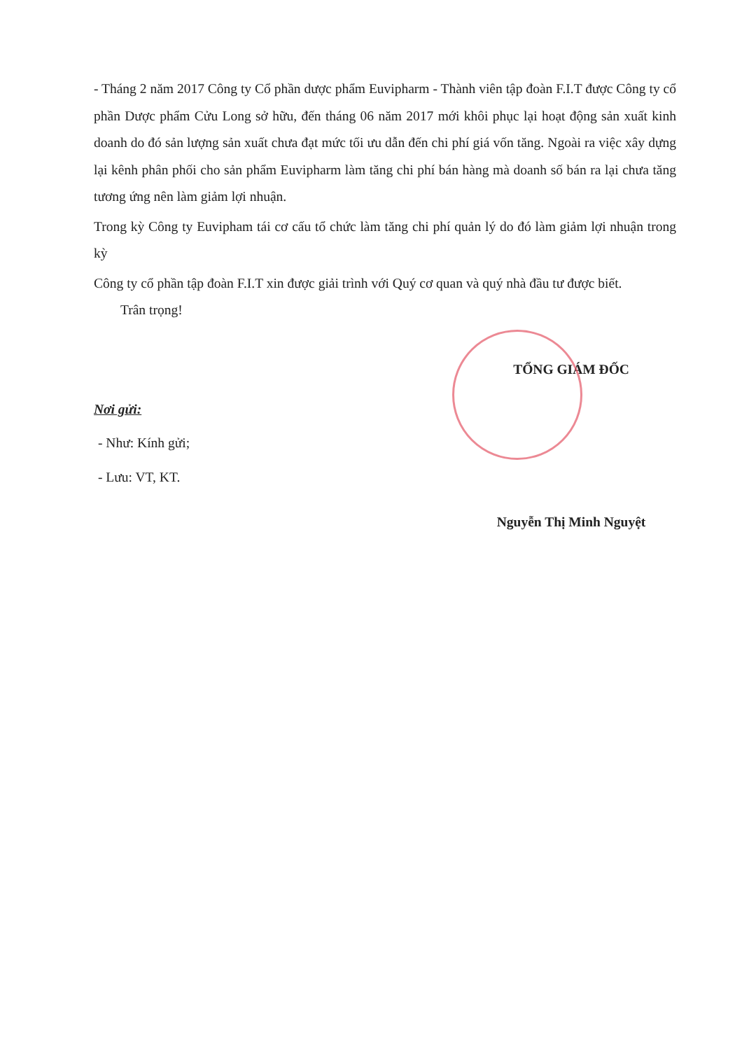- Tháng 2 năm 2017 Công ty Cổ phần dược phẩm Euvipharm - Thành viên tập đoàn F.I.T được Công ty cổ phần Dược phẩm Cửu Long sở hữu, đến tháng 06 năm 2017 mới khôi phục lại hoạt động sản xuất kinh doanh do đó sản lượng sản xuất chưa đạt mức tối ưu dẫn đến chi phí giá vốn tăng. Ngoài ra việc xây dựng lại kênh phân phối cho sản phẩm Euvipharm làm tăng chi phí bán hàng mà doanh số bán ra lại chưa tăng tương ứng nên làm giảm lợi nhuận.
Trong kỳ Công ty Euvipham tái cơ cấu tổ chức làm tăng chi phí quản lý do đó làm giảm lợi nhuận trong kỳ
Công ty cổ phần tập đoàn F.I.T xin được giải trình với Quý cơ quan và quý nhà đầu tư được biết.
Trân trọng!
Nơi gửi:
- Như: Kính gửi;
- Lưu: VT, KT.
TỔNG GIÁM ĐỐC
Nguyễn Thị Minh Nguyệt